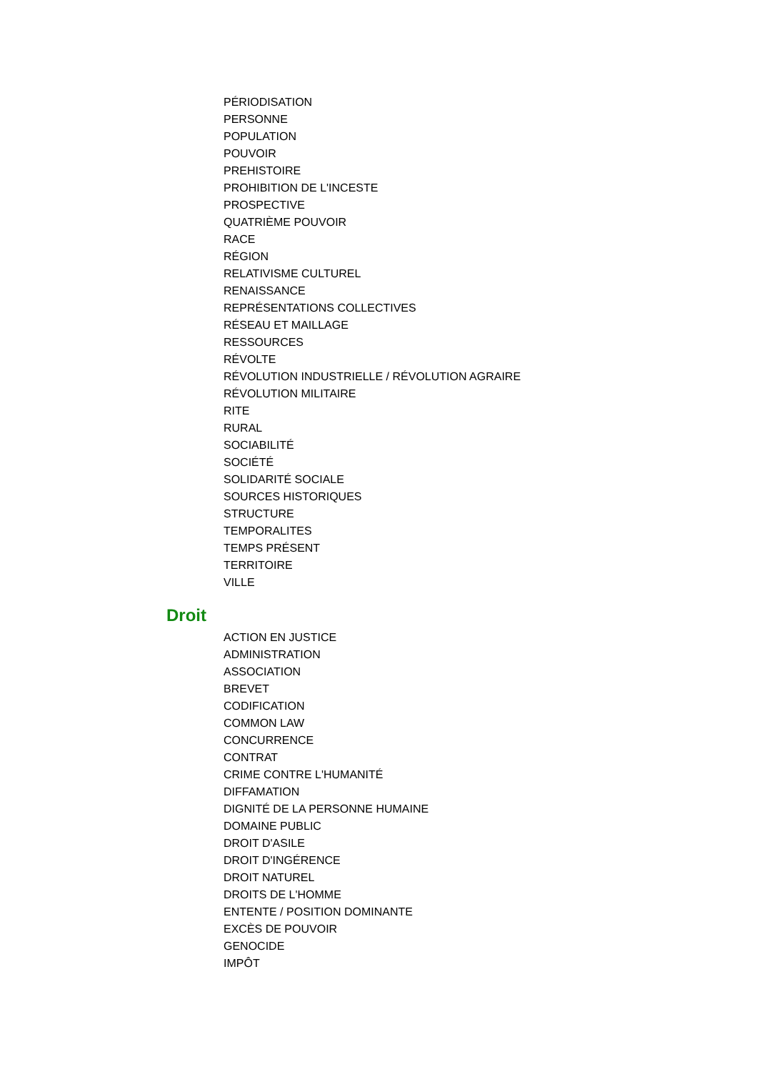PÉRIODISATION
PERSONNE
POPULATION
POUVOIR
PREHISTOIRE
PROHIBITION DE L'INCESTE
PROSPECTIVE
QUATRIÈME POUVOIR
RACE
RÉGION
RELATIVISME CULTUREL
RENAISSANCE
REPRÉSENTATIONS COLLECTIVES
RÉSEAU ET MAILLAGE
RESSOURCES
RÉVOLTE
RÉVOLUTION INDUSTRIELLE / RÉVOLUTION AGRAIRE
RÉVOLUTION MILITAIRE
RITE
RURAL
SOCIABILITÉ
SOCIÉTÉ
SOLIDARITÉ SOCIALE
SOURCES HISTORIQUES
STRUCTURE
TEMPORALITES
TEMPS PRÉSENT
TERRITOIRE
VILLE
Droit
ACTION EN JUSTICE
ADMINISTRATION
ASSOCIATION
BREVET
CODIFICATION
COMMON LAW
CONCURRENCE
CONTRAT
CRIME CONTRE L'HUMANITÉ
DIFFAMATION
DIGNITÉ DE LA PERSONNE HUMAINE
DOMAINE PUBLIC
DROIT D'ASILE
DROIT D'INGÉRENCE
DROIT NATUREL
DROITS DE L'HOMME
ENTENTE / POSITION DOMINANTE
EXCÈS DE POUVOIR
GENOCIDE
IMPÔT